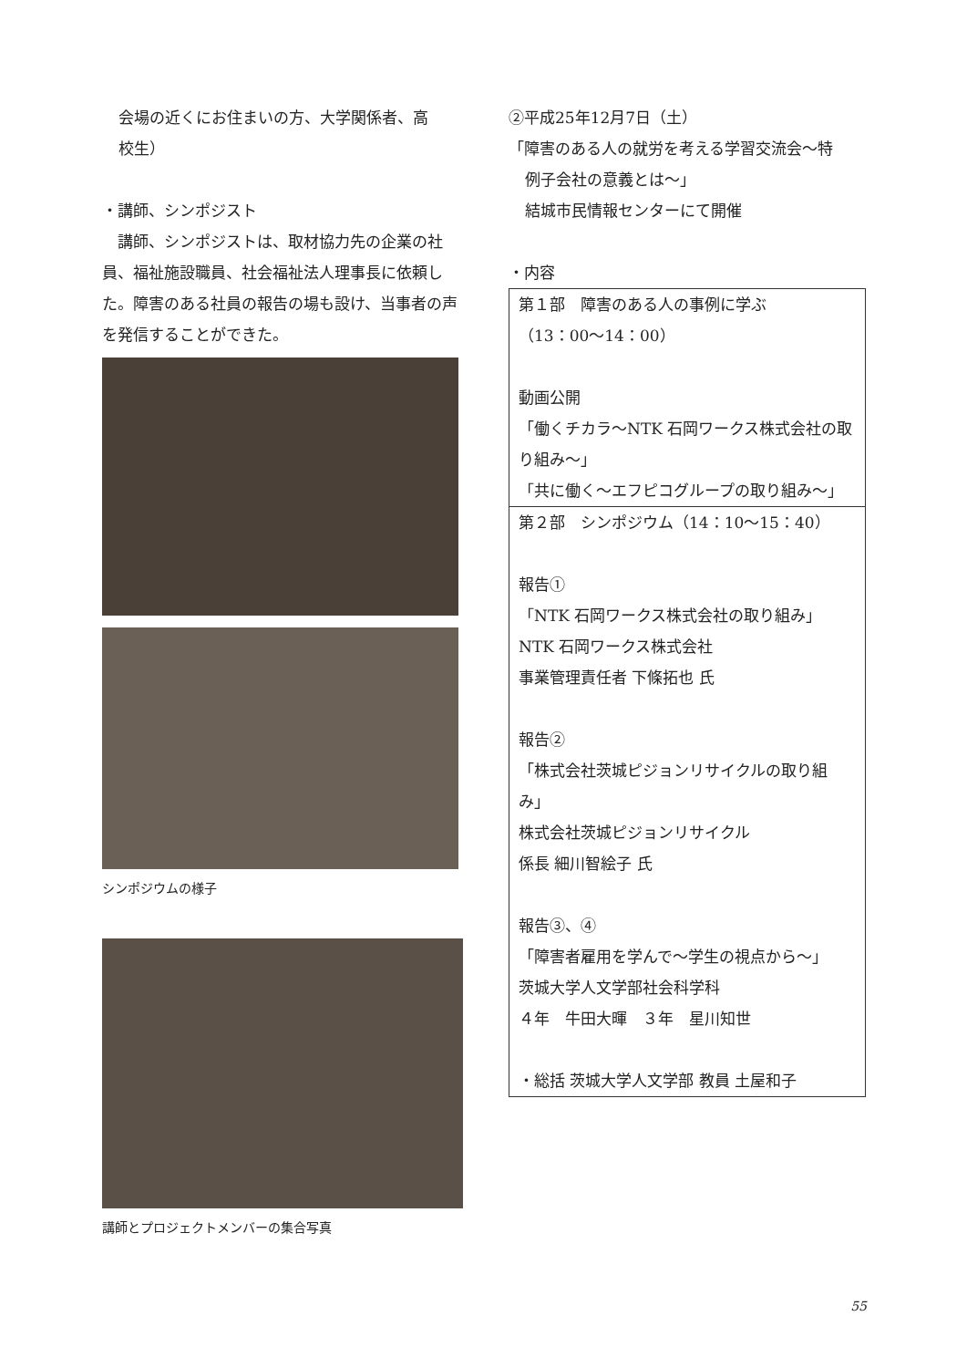会場の近くにお住まいの方、大学関係者、高
校生）
・講師、シンポジスト
　講師、シンポジストは、取材協力先の企業の社員、福祉施設職員、社会福祉法人理事長に依頼した。障害のある社員の報告の場も設け、当事者の声を発信することができた。
シンポジウムの様子
講師とプロジェクトメンバーの集合写真
②平成25年12月7日（土）
「障害のある人の就労を考える学習交流会〜特
例子会社の意義とは〜」
結城市民情報センターにて開催
・内容
| 第１部 障害のある人の事例に学ぶ （13：00〜14：00） 動画公開 「働くチカラ〜NTK 石岡ワークス株式会社の取り組み〜」 「共に働く〜エフピコグループの取り組み〜」 |
| 第２部 シンポジウム（14：10〜15：40） 報告① 「NTK 石岡ワークス株式会社の取り組み」 NTK 石岡ワークス株式会社 事業管理責任者 下條拓也 氏 報告② 「株式会社茨城ピジョンリサイクルの取り組み」 株式会社茨城ピジョンリサイクル 係長 細川智絵子 氏 報告③、④ 「障害者雇用を学んで〜学生の視点から〜」 茨城大学人文学部社会科学科 ４年 牛田大暉 ３年 星川知世 ・総括 茨城大学人文学部 教員 土屋和子 |
55